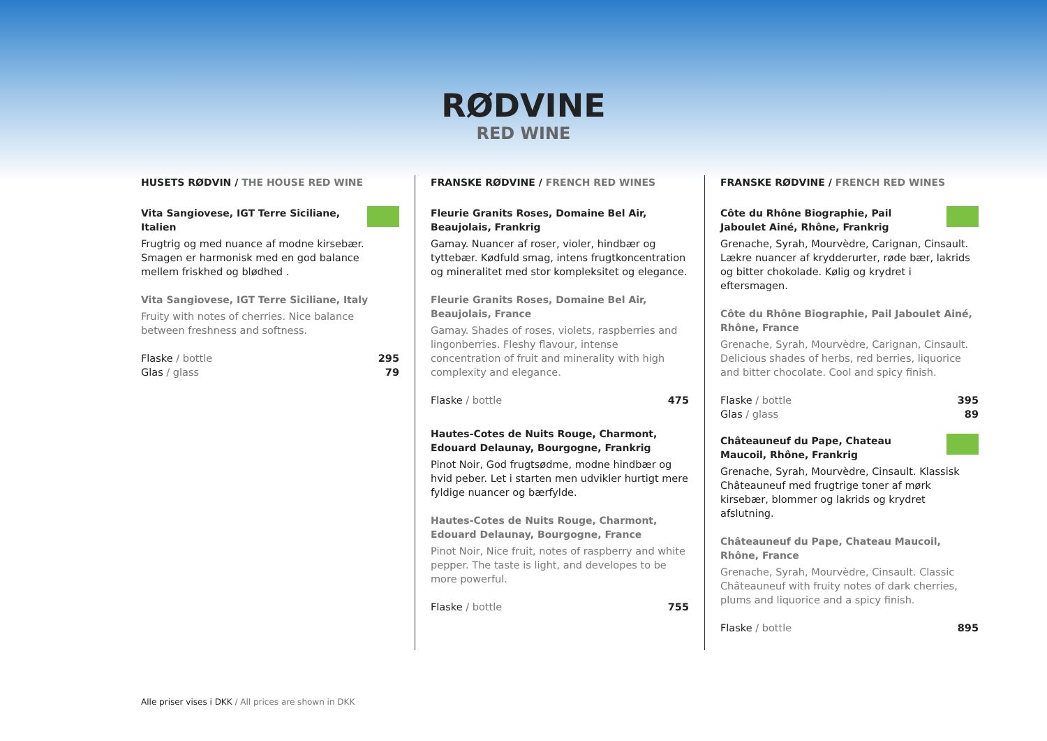RØDVINE
RED WINE
HUSETS RØDVIN / THE HOUSE RED WINE
Vita Sangiovese, IGT Terre Siciliane, Italien
Frugtrig og med nuance af modne kirsebær. Smagen er harmonisk med en god balance mellem friskhed og blødhed .
Vita Sangiovese, IGT Terre Siciliane, Italy
Fruity with notes of cherries. Nice balance between freshness and softness.
Flaske / bottle 295
Glas / glass 79
FRANSKE RØDVINE / FRENCH RED WINES
Fleurie Granits Roses, Domaine Bel Air, Beaujolais, Frankrig
Gamay. Nuancer af roser, violer, hindbær og tyttebær. Kødfuld smag, intens frugtkoncentration og mineralitet med stor kompleksitet og elegance.
Fleurie Granits Roses, Domaine Bel Air, Beaujolais, France
Gamay. Shades of roses, violets, raspberries and lingonberries. Fleshy flavour, intense concentration of fruit and minerality with high complexity and elegance.
Flaske / bottle 475
Hautes-Cotes de Nuits Rouge, Charmont, Edouard Delaunay, Bourgogne, Frankrig
Pinot Noir, God frugtsødme, modne hindbær og hvid peber. Let i starten men udvikler hurtigt mere fyldige nuancer og bærfylde.
Hautes-Cotes de Nuits Rouge, Charmont, Edouard Delaunay, Bourgogne, France
Pinot Noir, Nice fruit, notes of raspberry and white pepper. The taste is light, and developes to be more powerful.
Flaske / bottle 755
FRANSKE RØDVINE / FRENCH RED WINES
Côte du Rhône Biographie, Pail Jaboulet Ainé, Rhône, Frankrig
Grenache, Syrah, Mourvèdre, Carignan, Cinsault. Lækre nuancer af krydderurter, røde bær, lakrids og bitter chokolade. Kølig og krydret i eftersmagen.
Côte du Rhône Biographie, Pail Jaboulet Ainé, Rhône, France
Grenache, Syrah, Mourvèdre, Carignan, Cinsault. Delicious shades of herbs, red berries, liquorice and bitter chocolate. Cool and spicy finish.
Flaske / bottle 395
Glas / glass 89
Châteauneuf du Pape, Chateau Maucoil, Rhône, Frankrig
Grenache, Syrah, Mourvèdre, Cinsault. Klassisk Châteauneuf med frugtrige toner af mørk kirsebær, blommer og lakrids og krydret afslutning.
Châteauneuf du Pape, Chateau Maucoil, Rhône, France
Grenache, Syrah, Mourvèdre, Cinsault. Classic Châteauneuf with fruity notes of dark cherries, plums and liquorice and a spicy finish.
Flaske / bottle 895
Alle priser vises i DKK / All prices are shown in DKK